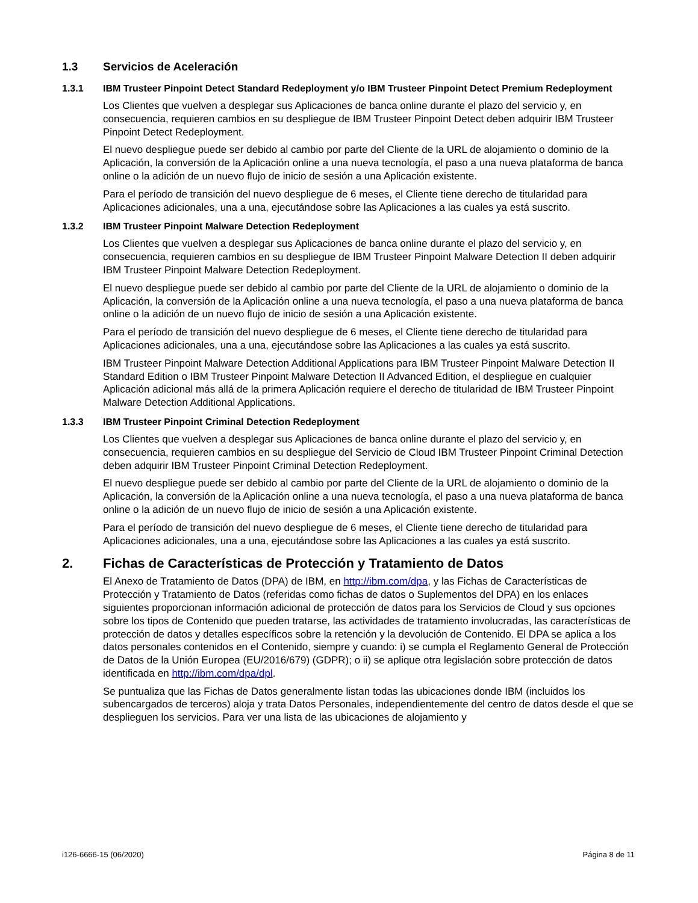1.3 Servicios de Aceleración
1.3.1 IBM Trusteer Pinpoint Detect Standard Redeployment y/o IBM Trusteer Pinpoint Detect Premium Redeployment
Los Clientes que vuelven a desplegar sus Aplicaciones de banca online durante el plazo del servicio y, en consecuencia, requieren cambios en su despliegue de IBM Trusteer Pinpoint Detect deben adquirir IBM Trusteer Pinpoint Detect Redeployment.
El nuevo despliegue puede ser debido al cambio por parte del Cliente de la URL de alojamiento o dominio de la Aplicación, la conversión de la Aplicación online a una nueva tecnología, el paso a una nueva plataforma de banca online o la adición de un nuevo flujo de inicio de sesión a una Aplicación existente.
Para el período de transición del nuevo despliegue de 6 meses, el Cliente tiene derecho de titularidad para Aplicaciones adicionales, una a una, ejecutándose sobre las Aplicaciones a las cuales ya está suscrito.
1.3.2 IBM Trusteer Pinpoint Malware Detection Redeployment
Los Clientes que vuelven a desplegar sus Aplicaciones de banca online durante el plazo del servicio y, en consecuencia, requieren cambios en su despliegue de IBM Trusteer Pinpoint Malware Detection II deben adquirir IBM Trusteer Pinpoint Malware Detection Redeployment.
El nuevo despliegue puede ser debido al cambio por parte del Cliente de la URL de alojamiento o dominio de la Aplicación, la conversión de la Aplicación online a una nueva tecnología, el paso a una nueva plataforma de banca online o la adición de un nuevo flujo de inicio de sesión a una Aplicación existente.
Para el período de transición del nuevo despliegue de 6 meses, el Cliente tiene derecho de titularidad para Aplicaciones adicionales, una a una, ejecutándose sobre las Aplicaciones a las cuales ya está suscrito.
IBM Trusteer Pinpoint Malware Detection Additional Applications para IBM Trusteer Pinpoint Malware Detection II Standard Edition o IBM Trusteer Pinpoint Malware Detection II Advanced Edition, el despliegue en cualquier Aplicación adicional más allá de la primera Aplicación requiere el derecho de titularidad de IBM Trusteer Pinpoint Malware Detection Additional Applications.
1.3.3 IBM Trusteer Pinpoint Criminal Detection Redeployment
Los Clientes que vuelven a desplegar sus Aplicaciones de banca online durante el plazo del servicio y, en consecuencia, requieren cambios en su despliegue del Servicio de Cloud IBM Trusteer Pinpoint Criminal Detection deben adquirir IBM Trusteer Pinpoint Criminal Detection Redeployment.
El nuevo despliegue puede ser debido al cambio por parte del Cliente de la URL de alojamiento o dominio de la Aplicación, la conversión de la Aplicación online a una nueva tecnología, el paso a una nueva plataforma de banca online o la adición de un nuevo flujo de inicio de sesión a una Aplicación existente.
Para el período de transición del nuevo despliegue de 6 meses, el Cliente tiene derecho de titularidad para Aplicaciones adicionales, una a una, ejecutándose sobre las Aplicaciones a las cuales ya está suscrito.
2. Fichas de Características de Protección y Tratamiento de Datos
El Anexo de Tratamiento de Datos (DPA) de IBM, en http://ibm.com/dpa, y las Fichas de Características de Protección y Tratamiento de Datos (referidas como fichas de datos o Suplementos del DPA) en los enlaces siguientes proporcionan información adicional de protección de datos para los Servicios de Cloud y sus opciones sobre los tipos de Contenido que pueden tratarse, las actividades de tratamiento involucradas, las características de protección de datos y detalles específicos sobre la retención y la devolución de Contenido. El DPA se aplica a los datos personales contenidos en el Contenido, siempre y cuando: i) se cumpla el Reglamento General de Protección de Datos de la Unión Europea (EU/2016/679) (GDPR); o ii) se aplique otra legislación sobre protección de datos identificada en http://ibm.com/dpa/dpl.
Se puntualiza que las Fichas de Datos generalmente listan todas las ubicaciones donde IBM (incluidos los subencargados de terceros) aloja y trata Datos Personales, independientemente del centro de datos desde el que se desplieguen los servicios. Para ver una lista de las ubicaciones de alojamiento y
i126-6666-15 (06/2020) Página 8 de 11